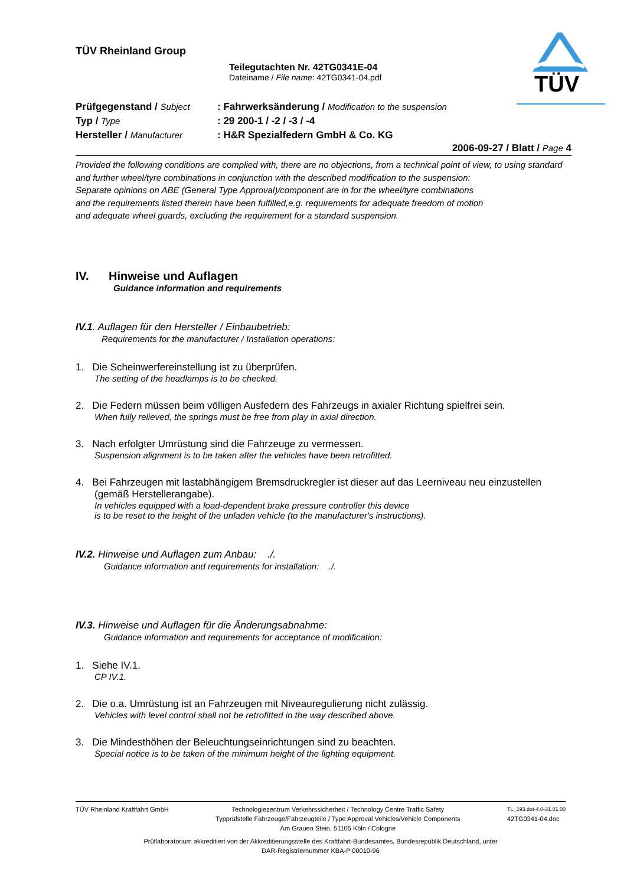TÜV
TÜV Rheinland Group
Teilegutachten Nr. 42TG0341E-04
Dateiname / File name: 42TG0341-04.pdf
| Prüfgegenstand / Subject | : Fahrwerksänderung / Modification to the suspension |
| Typ / Type | : 29 200-1 / -2 / -3 / -4 |
| Hersteller / Manufacturer | : H&R Spezialfedern GmbH & Co. KG |
2006-09-27 / Blatt / Page 4
Provided the following conditions are complied with, there are no objections, from a technical point of view, to using standard and further wheel/tyre combinations in conjunction with the described modification to the suspension:
Separate opinions on ABE (General Type Approval)/component are in for the wheel/tyre combinations
and the requirements listed therein have been fulfilled,e.g. requirements for adequate freedom of motion
and adequate wheel guards, excluding the requirement for a standard suspension.
IV. Hinweise und Auflagen
Guidance information and requirements
IV.1. Auflagen für den Hersteller / Einbaubetrieb:
Requirements for the manufacturer / Installation operations:
1. Die Scheinwerfereinstellung ist zu überprüfen.
The setting of the headlamps is to be checked.
2. Die Federn müssen beim völligen Ausfedern des Fahrzeugs in axialer Richtung spielfrei sein.
When fully relieved, the springs must be free from play in axial direction.
3. Nach erfolgter Umrüstung sind die Fahrzeuge zu vermessen.
Suspension alignment is to be taken after the vehicles have been retrofitted.
4. Bei Fahrzeugen mit lastabhängigem Bremsdruckregler ist dieser auf das Leerniveau neu einzustellen (gemäß Herstellerangabe).
In vehicles equipped with a load-dependent brake pressure controller this device
is to be reset to the height of the unladen vehicle (to the manufacturer's instructions).
IV.2. Hinweise und Auflagen zum Anbau: ./.
Guidance information and requirements for installation: ./.
IV.3. Hinweise und Auflagen für die Änderungsabnahme:
Guidance information and requirements for acceptance of modification:
1. Siehe IV.1.
CP IV.1.
2. Die o.a. Umrüstung ist an Fahrzeugen mit Niveauregulierung nicht zulässig.
Vehicles with level control shall not be retrofitted in the way described above.
3. Die Mindesthöhen der Beleuchtungseinrichtungen sind zu beachten.
Special notice is to be taken of the minimum height of the lighting equipment.
TÜV Rheinland Kraftfahrt GmbH Technologiezentrum Verkehrssicherheit / Technology Centre Traffic Safety
Typprüfstelle Fahrzeuge/Fahrzeugteile / Type Approval Vehicles/Vehicle Components
Am Grauen Stein, 51105 Köln / Cologne TL_193.dot-4.0-31.01.00
42TG0341-04.doc
Prüflaboratorium akkreditiert von der Akkreditierungsstelle des Kraftfahrt-Bundesamtes, Bundesrepublik Deutschland, unter
DAR-Registriernummer KBA-P 00010-96